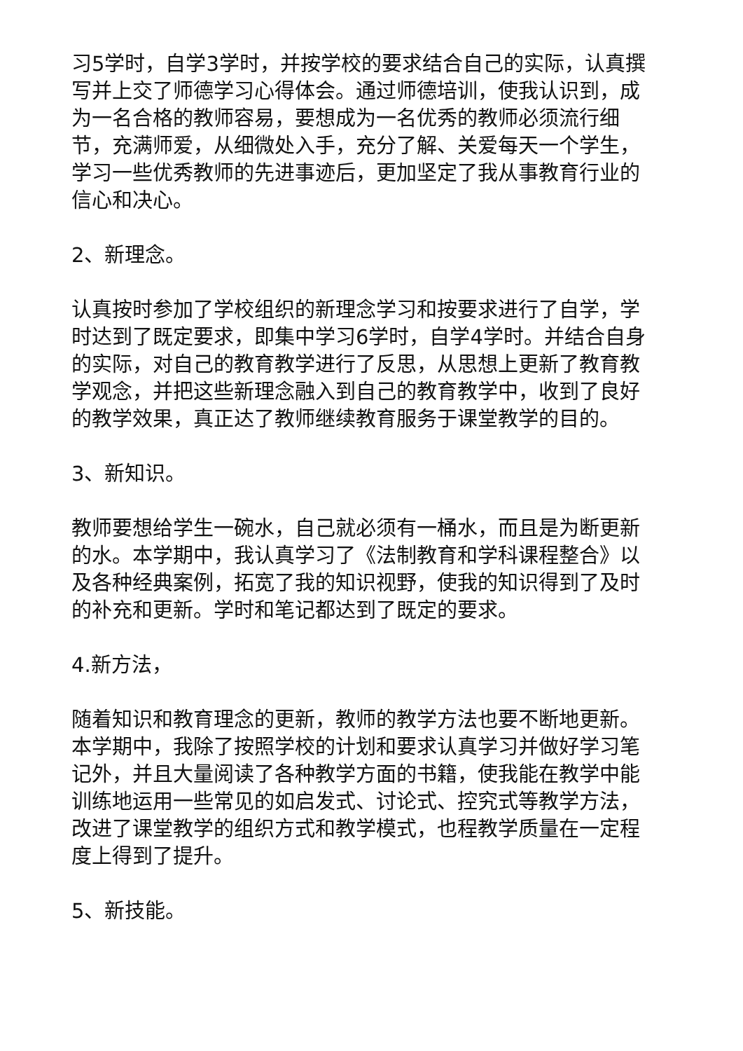习5学时，自学3学时，并按学校的要求结合自己的实际，认真撰写并上交了师德学习心得体会。通过师德培训，使我认识到，成为一名合格的教师容易，要想成为一名优秀的教师必须流行细节，充满师爱，从细微处入手，充分了解、关爱每天一个学生，学习一些优秀教师的先进事迹后，更加坚定了我从事教育行业的信心和决心。
2、新理念。
认真按时参加了学校组织的新理念学习和按要求进行了自学，学时达到了既定要求，即集中学习6学时，自学4学时。并结合自身的实际，对自己的教育教学进行了反思，从思想上更新了教育教学观念，并把这些新理念融入到自己的教育教学中，收到了良好的教学效果，真正达了教师继续教育服务于课堂教学的目的。
3、新知识。
教师要想给学生一碗水，自己就必须有一桶水，而且是为断更新的水。本学期中，我认真学习了《法制教育和学科课程整合》以及各种经典案例，拓宽了我的知识视野，使我的知识得到了及时的补充和更新。学时和笔记都达到了既定的要求。
4.新方法，
随着知识和教育理念的更新，教师的教学方法也要不断地更新。本学期中，我除了按照学校的计划和要求认真学习并做好学习笔记外，并且大量阅读了各种教学方面的书籍，使我能在教学中能训练地运用一些常见的如启发式、讨论式、控究式等教学方法，改进了课堂教学的组织方式和教学模式，也程教学质量在一定程度上得到了提升。
5、新技能。